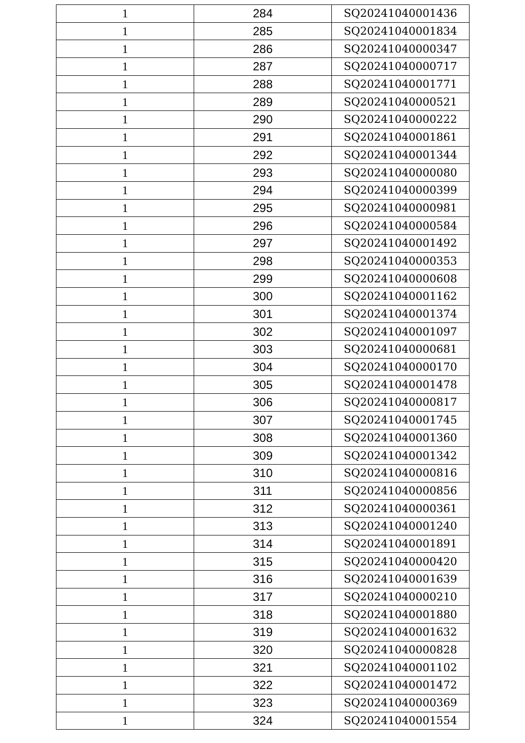| 1 | 284 | SQ20241040001436 |
| 1 | 285 | SQ20241040001834 |
| 1 | 286 | SQ20241040000347 |
| 1 | 287 | SQ20241040000717 |
| 1 | 288 | SQ20241040001771 |
| 1 | 289 | SQ20241040000521 |
| 1 | 290 | SQ20241040000222 |
| 1 | 291 | SQ20241040001861 |
| 1 | 292 | SQ20241040001344 |
| 1 | 293 | SQ20241040000080 |
| 1 | 294 | SQ20241040000399 |
| 1 | 295 | SQ20241040000981 |
| 1 | 296 | SQ20241040000584 |
| 1 | 297 | SQ20241040001492 |
| 1 | 298 | SQ20241040000353 |
| 1 | 299 | SQ20241040000608 |
| 1 | 300 | SQ20241040001162 |
| 1 | 301 | SQ20241040001374 |
| 1 | 302 | SQ20241040001097 |
| 1 | 303 | SQ20241040000681 |
| 1 | 304 | SQ20241040000170 |
| 1 | 305 | SQ20241040001478 |
| 1 | 306 | SQ20241040000817 |
| 1 | 307 | SQ20241040001745 |
| 1 | 308 | SQ20241040001360 |
| 1 | 309 | SQ20241040001342 |
| 1 | 310 | SQ20241040000816 |
| 1 | 311 | SQ20241040000856 |
| 1 | 312 | SQ20241040000361 |
| 1 | 313 | SQ20241040001240 |
| 1 | 314 | SQ20241040001891 |
| 1 | 315 | SQ20241040000420 |
| 1 | 316 | SQ20241040001639 |
| 1 | 317 | SQ20241040000210 |
| 1 | 318 | SQ20241040001880 |
| 1 | 319 | SQ20241040001632 |
| 1 | 320 | SQ20241040000828 |
| 1 | 321 | SQ20241040001102 |
| 1 | 322 | SQ20241040001472 |
| 1 | 323 | SQ20241040000369 |
| 1 | 324 | SQ20241040001554 |